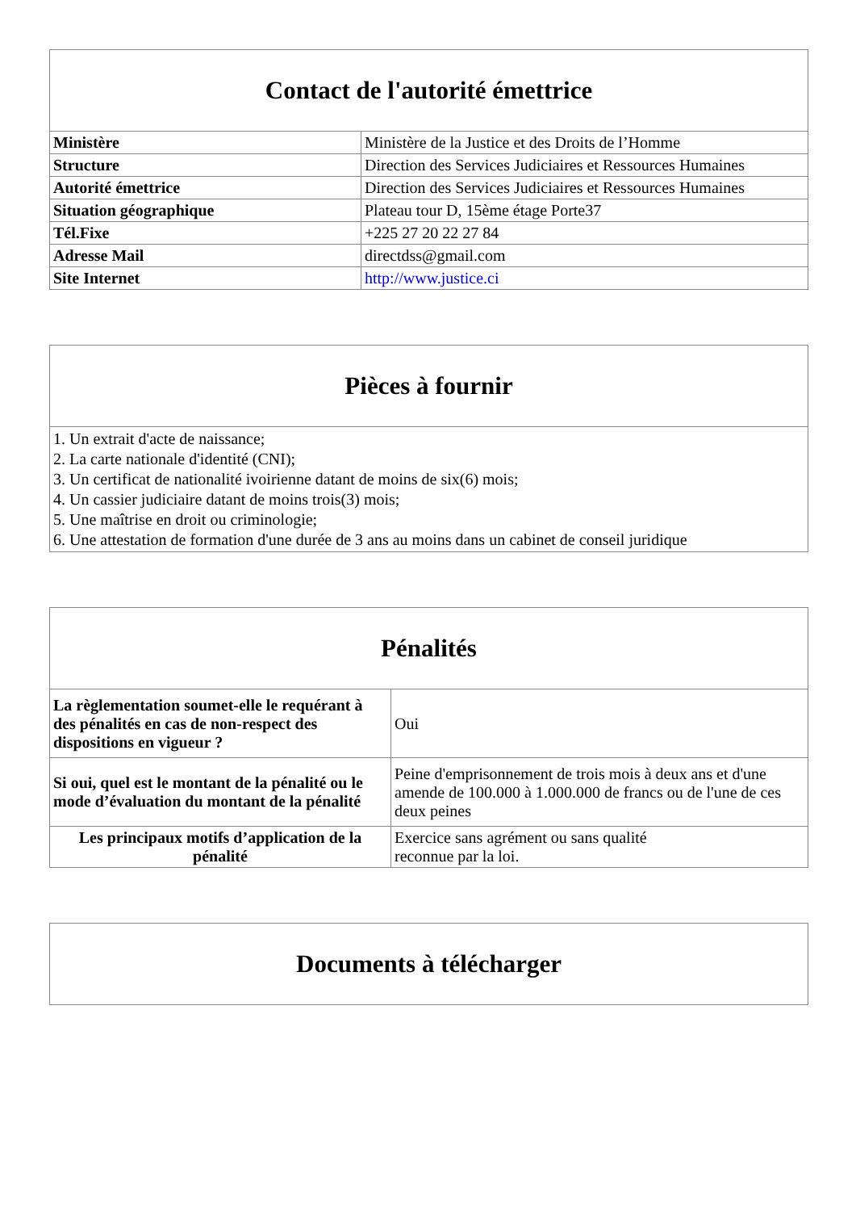| Contact de l'autorité émettrice | |
| --- | --- |
| Ministère | Ministère de la Justice et des Droits de l’Homme |
| Structure | Direction des Services Judiciaires et Ressources Humaines |
| Autorité émettrice | Direction des Services Judiciaires et Ressources Humaines |
| Situation géographique | Plateau tour D, 15ème étage Porte37 |
| Tél.Fixe | +225 27 20 22 27 84 |
| Adresse Mail | directdss@gmail.com |
| Site Internet | http://www.justice.ci |
| Pièces à fournir |
| --- |
| 1. Un extrait d'acte de naissance; 2. La carte nationale d'identité (CNI); 3. Un certificat de nationalité ivoirienne datant de moins de six(6) mois; 4. Un cassier judiciaire datant de moins trois(3) mois; 5. Une maîtrise en droit ou criminologie; 6. Une attestation de formation d'une durée de 3 ans au moins dans un cabinet de conseil juridique |
| Pénalités | |
| --- | --- |
| La règlementation soumet-elle le requérant à des pénalités en cas de non-respect des dispositions en vigueur ? | Oui |
| Si oui, quel est le montant de la pénalité ou le mode d’évaluation du montant de la pénalité | Peine d'emprisonnement de trois mois à deux ans et d'une amende de 100.000 à 1.000.000 de francs ou de l'une de ces deux peines |
| Les principaux motifs d’application de la pénalité | Exercice sans agrément ou sans qualité reconnue par la loi. |
| Documents à télécharger |
| --- |